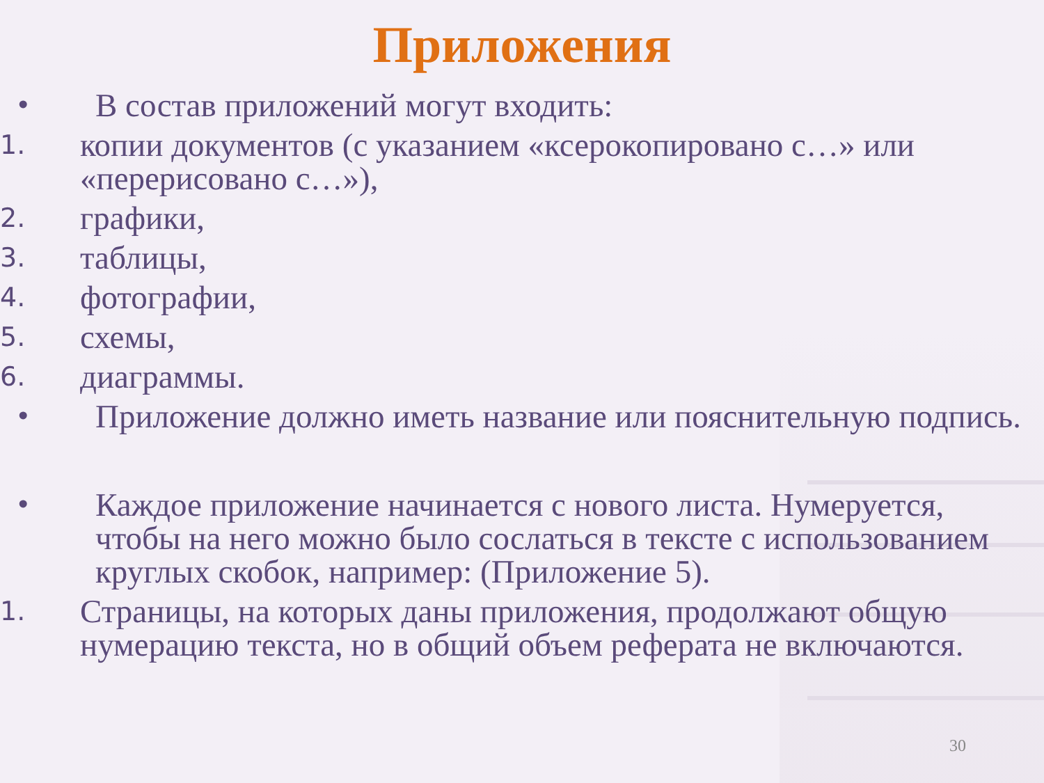Приложения
• В состав приложений могут входить:
1. копии документов (с указанием «ксерокопировано с…» или «перерисовано с…»),
2. графики,
3. таблицы,
4. фотографии,
5. схемы,
6. диаграммы.
• Приложение должно иметь название или пояснительную подпись.
• Каждое приложение начинается с нового листа. Нумеруется, чтобы на него можно было сослаться в тексте с использованием круглых скобок, например: (Приложение 5).
1. Страницы, на которых даны приложения, продолжают общую нумерацию текста, но в общий объем реферата не включаются.
30